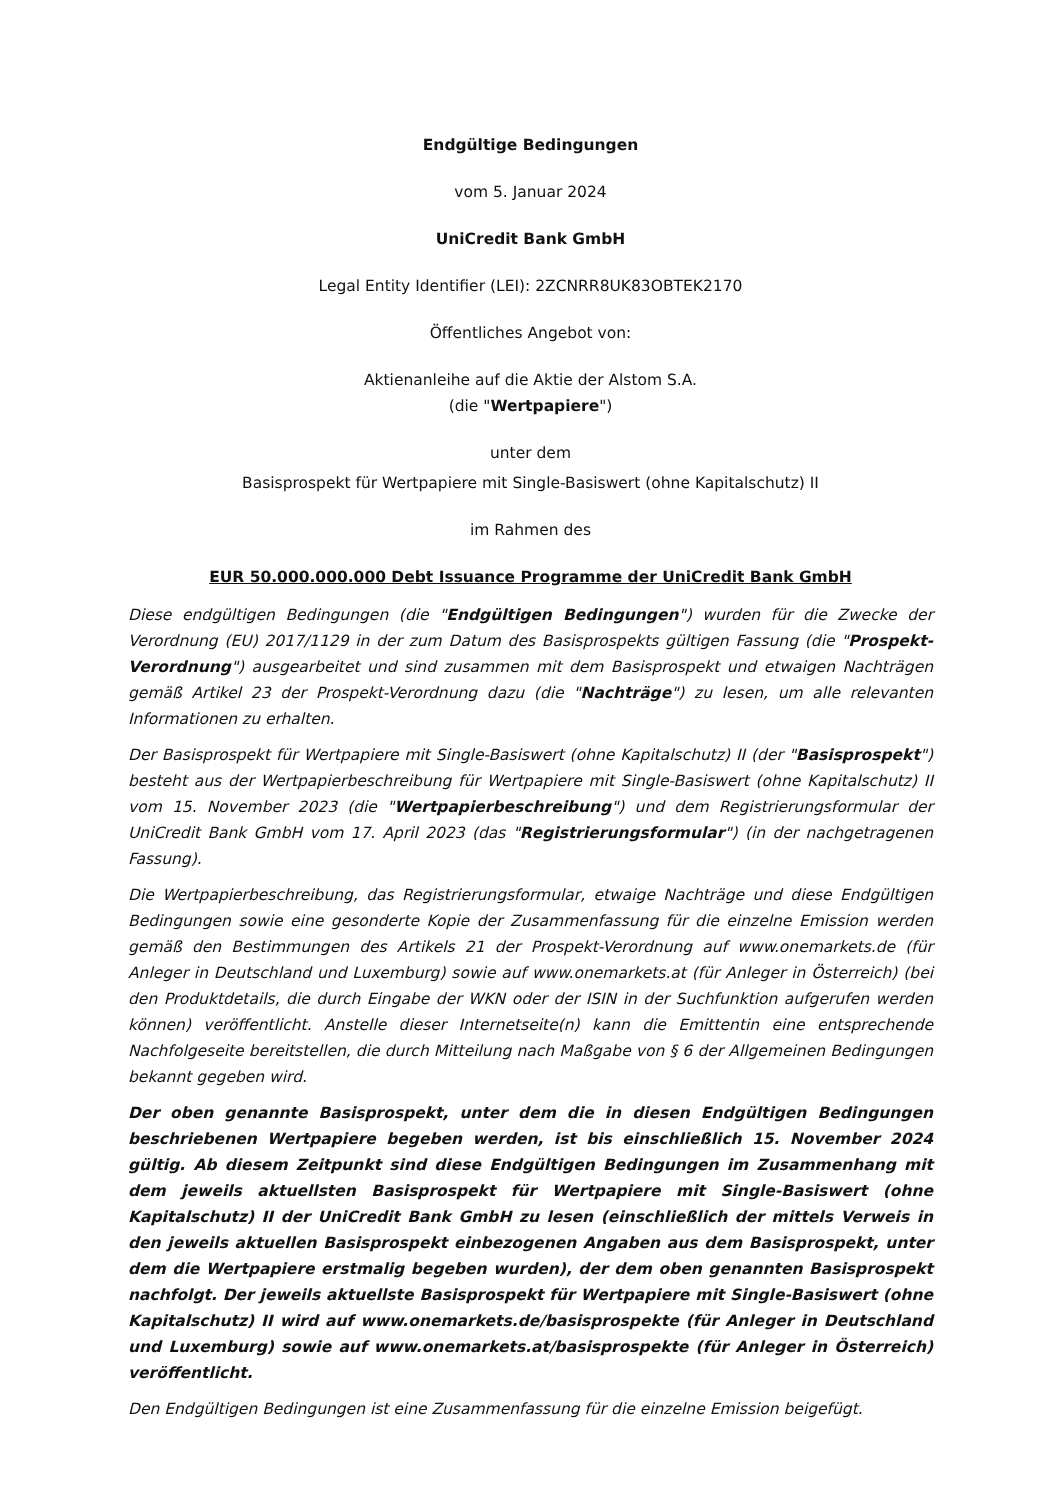Endgültige Bedingungen
vom 5. Januar 2024
UniCredit Bank GmbH
Legal Entity Identifier (LEI): 2ZCNRR8UK83OBTEK2170
Öffentliches Angebot von:
Aktienanleihe auf die Aktie der Alstom S.A.
(die "Wertpapiere")
unter dem
Basisprospekt für Wertpapiere mit Single-Basiswert (ohne Kapitalschutz) II
im Rahmen des
EUR 50.000.000.000 Debt Issuance Programme der UniCredit Bank GmbH
Diese endgültigen Bedingungen (die "Endgültigen Bedingungen") wurden für die Zwecke der Verordnung (EU) 2017/1129 in der zum Datum des Basisprospekts gültigen Fassung (die "Prospekt-Verordnung") ausgearbeitet und sind zusammen mit dem Basisprospekt und etwaigen Nachträgen gemäß Artikel 23 der Prospekt-Verordnung dazu (die "Nachträge") zu lesen, um alle relevanten Informationen zu erhalten.
Der Basisprospekt für Wertpapiere mit Single-Basiswert (ohne Kapitalschutz) II (der "Basisprospekt") besteht aus der Wertpapierbeschreibung für Wertpapiere mit Single-Basiswert (ohne Kapitalschutz) II vom 15. November 2023 (die "Wertpapierbeschreibung") und dem Registrierungsformular der UniCredit Bank GmbH vom 17. April 2023 (das "Registrierungsformular") (in der nachgetragenen Fassung).
Die Wertpapierbeschreibung, das Registrierungsformular, etwaige Nachträge und diese Endgültigen Bedingungen sowie eine gesonderte Kopie der Zusammenfassung für die einzelne Emission werden gemäß den Bestimmungen des Artikels 21 der Prospekt-Verordnung auf www.onemarkets.de (für Anleger in Deutschland und Luxemburg) sowie auf www.onemarkets.at (für Anleger in Österreich) (bei den Produktdetails, die durch Eingabe der WKN oder der ISIN in der Suchfunktion aufgerufen werden können) veröffentlicht. Anstelle dieser Internetseite(n) kann die Emittentin eine entsprechende Nachfolgeseite bereitstellen, die durch Mitteilung nach Maßgabe von § 6 der Allgemeinen Bedingungen bekannt gegeben wird.
Der oben genannte Basisprospekt, unter dem die in diesen Endgültigen Bedingungen beschriebenen Wertpapiere begeben werden, ist bis einschließlich 15. November 2024 gültig. Ab diesem Zeitpunkt sind diese Endgültigen Bedingungen im Zusammenhang mit dem jeweils aktuellsten Basisprospekt für Wertpapiere mit Single-Basiswert (ohne Kapitalschutz) II der UniCredit Bank GmbH zu lesen (einschließlich der mittels Verweis in den jeweils aktuellen Basisprospekt einbezogenen Angaben aus dem Basisprospekt, unter dem die Wertpapiere erstmalig begeben wurden), der dem oben genannten Basisprospekt nachfolgt. Der jeweils aktuellste Basisprospekt für Wertpapiere mit Single-Basiswert (ohne Kapitalschutz) II wird auf www.onemarkets.de/basisprospekte (für Anleger in Deutschland und Luxemburg) sowie auf www.onemarkets.at/basisprospekte (für Anleger in Österreich) veröffentlicht.
Den Endgültigen Bedingungen ist eine Zusammenfassung für die einzelne Emission beigefügt.